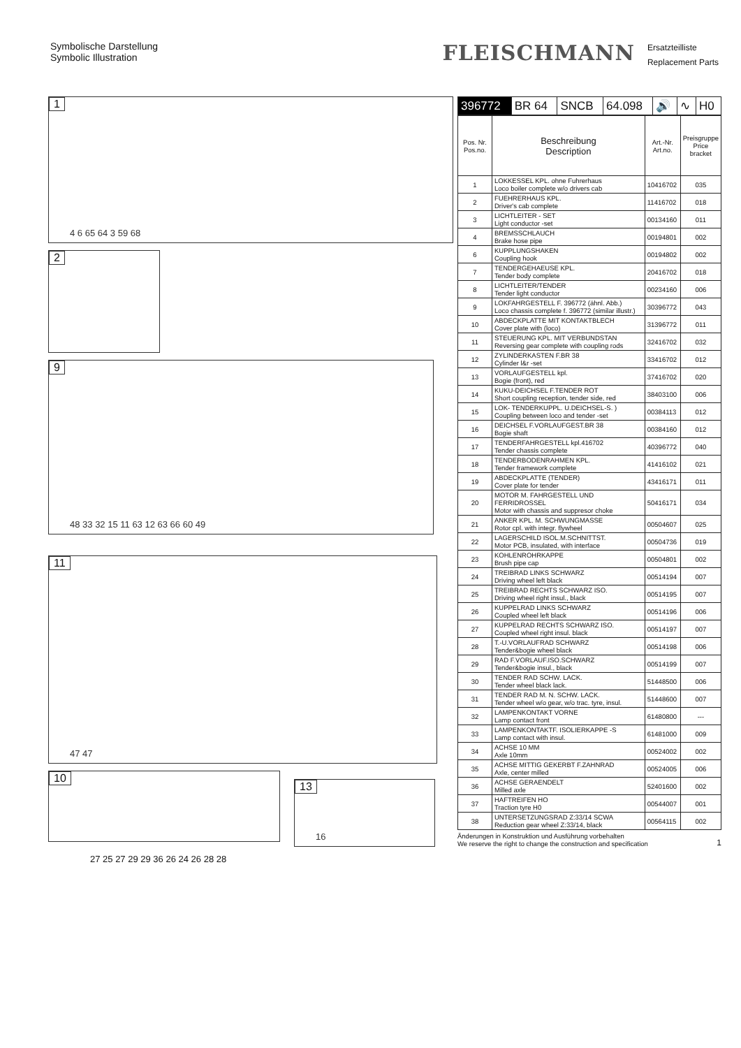Symbolische Darstellung
Symbolic Illustration
FLEISCHMANN
Ersatzteilliste
Replacement Parts
1
4 6 65 64 3 59 68
2
9
48 33 32 15 11 63 12 63 66 60 49
11
47 47
10
13
16
27 25 27 29 29 36 26 24 26 28 28
| 396772 | BR 64 | SNCB | 64.098 | 🔊 | ∿ | H0 |
| Pos. Nr. Pos.no. | Beschreibung Description | Art.-Nr. Art.no. | Preisgruppe Price bracket |
| --- | --- | --- | --- |
| 1 | LOKKESSEL KPL. ohne Fuhrerhaus Loco boiler complete w/o drivers cab | 10416702 | 035 |
| 2 | FUEHRERHAUS KPL. Driver's cab complete | 11416702 | 018 |
| 3 | LICHTLEITER - SET Light conductor -set | 00134160 | 011 |
| 4 | BREMSSCHLAUCH Brake hose pipe | 00194801 | 002 |
| 6 | KUPPLUNGSHAKEN Coupling hook | 00194802 | 002 |
| 7 | TENDERGEHAEUSE KPL. Tender body complete | 20416702 | 018 |
| 8 | LICHTLEITER/TENDER Tender light conductor | 00234160 | 006 |
| 9 | LOKFAHRGESTELL F. 396772 (ähnl. Abb.) Loco chassis complete f. 396772 (similar illustr.) | 30396772 | 043 |
| 10 | ABDECKPLATTE MIT KONTAKTBLECH Cover plate with (loco) | 31396772 | 011 |
| 11 | STEUERUNG KPL. MIT VERBUNDSTAN Reversing gear complete with coupling rods | 32416702 | 032 |
| 12 | ZYLINDERKASTEN F.BR 38 Cylinder l&r -set | 33416702 | 012 |
| 13 | VORLAUFGESTELL kpl. Bogie (front), red | 37416702 | 020 |
| 14 | KUKU-DEICHSEL F.TENDER ROT Short coupling reception, tender side, red | 38403100 | 006 |
| 15 | LOK- TENDERKUPPL. U.DEICHSEL-S. ) Coupling between loco and tender -set | 00384113 | 012 |
| 16 | DEICHSEL F.VORLAUFGEST.BR 38 Bogie shaft | 00384160 | 012 |
| 17 | TENDERFAHRGESTELL kpl.416702 Tender chassis complete | 40396772 | 040 |
| 18 | TENDERBODENRAHMEN KPL. Tender framework complete | 41416102 | 021 |
| 19 | ABDECKPLATTE (TENDER) Cover plate for tender | 43416171 | 011 |
| 20 | MOTOR M. FAHRGESTELL UND FERRIDROSSEL Motor with chassis and suppresor choke | 50416171 | 034 |
| 21 | ANKER KPL. M. SCHWUNGMASSE Rotor cpl. with integr. flywheel | 00504607 | 025 |
| 22 | LAGERSCHILD ISOL.M.SCHNITTST. Motor PCB, insulated, with interface | 00504736 | 019 |
| 23 | KOHLENROHRKAPPE Brush pipe cap | 00504801 | 002 |
| 24 | TREIBRAD LINKS SCHWARZ Driving wheel left black | 00514194 | 007 |
| 25 | TREIBRAD RECHTS SCHWARZ ISO. Driving wheel right insul., black | 00514195 | 007 |
| 26 | KUPPELRAD LINKS SCHWARZ Coupled wheel left black | 00514196 | 006 |
| 27 | KUPPELRAD RECHTS SCHWARZ ISO. Coupled wheel right insul. black | 00514197 | 007 |
| 28 | T.-U.VORLAUFRAD SCHWARZ Tender&bogie wheel black | 00514198 | 006 |
| 29 | RAD F.VORLAUF.ISO.SCHWARZ Tender&bogie insul., black | 00514199 | 007 |
| 30 | TENDER RAD SCHW. LACK. Tender wheel black lack. | 51448500 | 006 |
| 31 | TENDER RAD M. N. SCHW. LACK. Tender wheel w/o gear, w/o trac. tyre, insul. | 51448600 | 007 |
| 32 | LAMPENKONTAKT VORNE Lamp contact front | 61480800 | --- |
| 33 | LAMPENKONTAKTF. ISOLIERKAPPE -S Lamp contact with insul. | 61481000 | 009 |
| 34 | ACHSE 10 MM Axle 10mm | 00524002 | 002 |
| 35 | ACHSE MITTIG GEKERBT F.ZAHNRAD Axle, center milled | 00524005 | 006 |
| 36 | ACHSE GERAENDELT Milled axle | 52401600 | 002 |
| 37 | HAFTREIFEN HO Traction tyre H0 | 00544007 | 001 |
| 38 | UNTERSETZUNGSRAD Z:33/14 SCWA Reduction gear wheel Z:33/14, black | 00564115 | 002 |
Änderungen in Konstruktion und Ausführung vorbehalten
We reserve the right to change the construction and specification
1